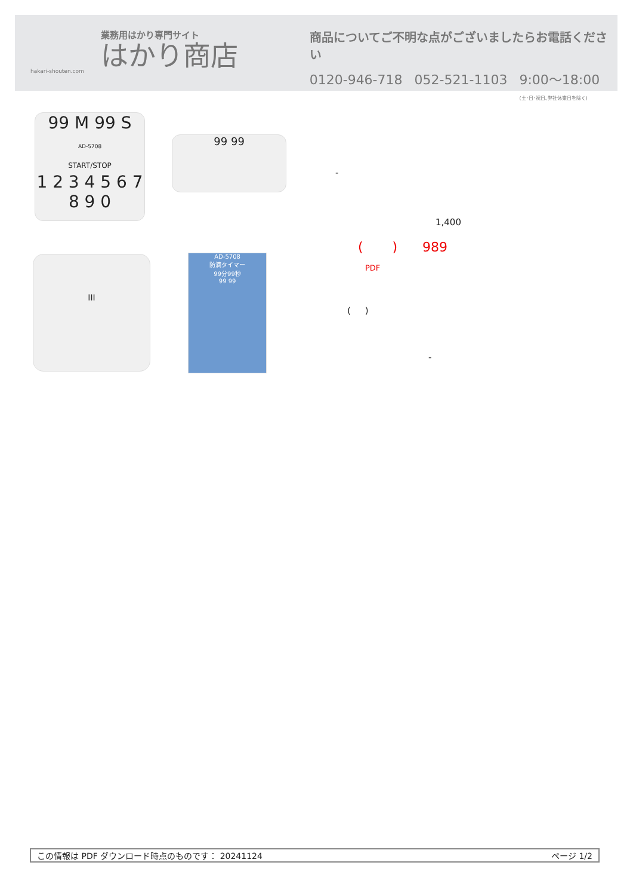業務用はかり専門サイト
はかり商店
hakari-shouten.com
商品についてご不明な点がございましたらお電話ください
0120-946-718 052-521-1103 9:00〜18:00
(土･日･祝日､弊社休業日を除く)
99 M 99 S
AD-5708
START/STOP
1 2 3 4 5 6 7 8 9 0
99 99
III
AD-5708
防滴タイマー
99分99秒
99 99
-
1,400
( ) 989
PDF
( )
-
この情報は PDF ダウンロード時点のものです： 20241124 ページ 1/2